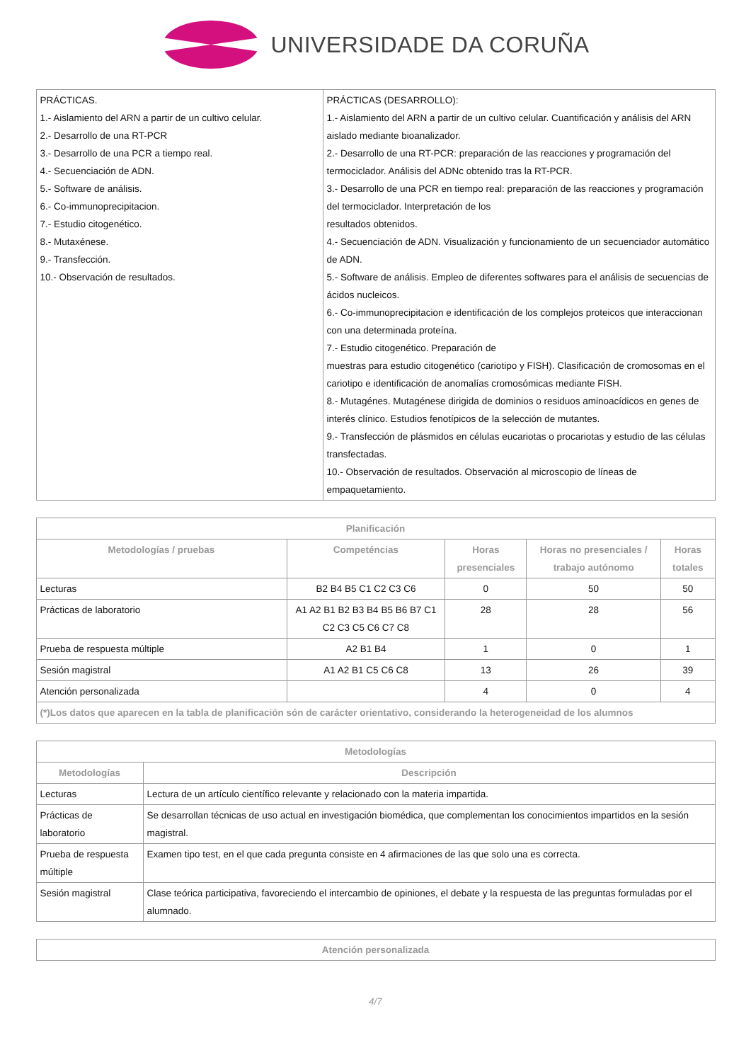UNIVERSIDADE DA CORUÑA
| PRÁCTICAS. 1.- Aislamiento del ARN a partir de un cultivo celular. 2.- Desarrollo de una RT-PCR 3.- Desarrollo de una PCR a tiempo real. 4.- Secuenciación de ADN. 5.- Software de análisis. 6.- Co-immunoprecipitacion. 7.- Estudio citogenético. 8.- Mutaxénese. 9.- Transfección. 10.- Observación de resultados. | PRÁCTICAS (DESARROLLO): 1.- Aislamiento del ARN a partir de un cultivo celular. Cuantificación y análisis del ARN aislado mediante bioanalizador. 2.- Desarrollo de una RT-PCR: preparación de las reacciones y programación del termociclador. Análisis del ADNc obtenido tras la RT-PCR. 3.- Desarrollo de una PCR en tiempo real: preparación de las reacciones y programación del termociclador. Interpretación de los resultados obtenidos. 4.- Secuenciación de ADN. Visualización y funcionamiento de un secuenciador automático de ADN. 5.- Software de análisis. Empleo de diferentes softwares para el análisis de secuencias de ácidos nucleicos. 6.- Co-immunoprecipitacion e identificación de los complejos proteicos que interaccionan con una determinada proteína. 7.- Estudio citogenético. Preparación de muestras para estudio citogenético (cariotipo y FISH). Clasificación de cromosomas en el cariotipo e identificación de anomalías cromosómicas mediante FISH. 8.- Mutagénes. Mutagénese dirigida de dominios o residuos aminoacídicos en genes de interés clínico. Estudios fenotípicos de la selección de mutantes. 9.- Transfección de plásmidos en células eucariotas o procariotas y estudio de las células transfectadas. 10.- Observación de resultados. Observación al microscopio de líneas de empaquetamiento. |
| Planificación | | | | |
| --- | --- | --- | --- | --- |
| Metodologías / pruebas | Competéncias | Horas presenciales | Horas no presenciales / trabajo autónomo | Horas totales |
| Lecturas | B2 B4 B5 C1 C2 C3 C6 | 0 | 50 | 50 |
| Prácticas de laboratorio | A1 A2 B1 B2 B3 B4 B5 B6 B7 C1 C2 C3 C5 C6 C7 C8 | 28 | 28 | 56 |
| Prueba de respuesta múltiple | A2 B1 B4 | 1 | 0 | 1 |
| Sesión magistral | A1 A2 B1 C5 C6 C8 | 13 | 26 | 39 |
| Atención personalizada | | 4 | 0 | 4 |
| (*)Los datos que aparecen en la tabla de planificación són de carácter orientativo, considerando la heterogeneidad de los alumnos | | | | |
| Metodologías | |
| --- | --- |
| Metodologías | Descripción |
| Lecturas | Lectura de un artículo científico relevante y relacionado con la materia impartida. |
| Prácticas de laboratorio | Se desarrollan técnicas de uso actual en investigación biomédica, que complementan los conocimientos impartidos en la sesión magistral. |
| Prueba de respuesta múltiple | Examen tipo test, en el que cada pregunta consiste en 4 afirmaciones de las que solo una es correcta. |
| Sesión magistral | Clase teórica participativa, favoreciendo el intercambio de opiniones, el debate y la respuesta de las preguntas formuladas por el alumnado. |
| Atención personalizada |
| --- |
4/7